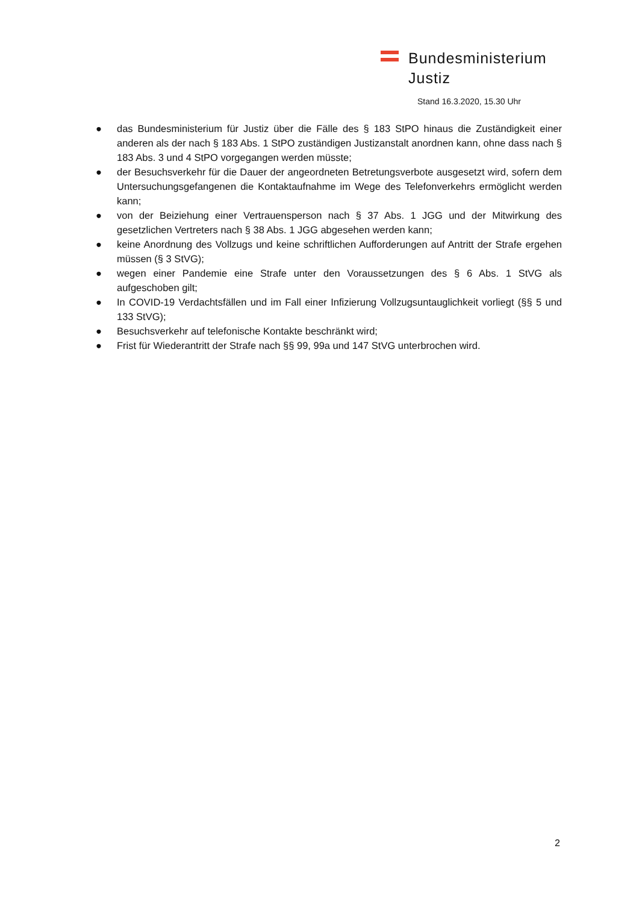Bundesministerium
Justiz
Stand 16.3.2020, 15.30 Uhr
● das Bundesministerium für Justiz über die Fälle des § 183 StPO hinaus die Zuständigkeit einer anderen als der nach § 183 Abs. 1 StPO zuständigen Justizanstalt anordnen kann, ohne dass nach § 183 Abs. 3 und 4 StPO vorgegangen werden müsste;
● der Besuchsverkehr für die Dauer der angeordneten Betretungsverbote ausgesetzt wird, sofern dem Untersuchungsgefangenen die Kontaktaufnahme im Wege des Telefonverkehrs ermöglicht werden kann;
● von der Beiziehung einer Vertrauensperson nach § 37 Abs. 1 JGG und der Mitwirkung des gesetzlichen Vertreters nach § 38 Abs. 1 JGG abgesehen werden kann;
● keine Anordnung des Vollzugs und keine schriftlichen Aufforderungen auf Antritt der Strafe ergehen müssen (§ 3 StVG);
● wegen einer Pandemie eine Strafe unter den Voraussetzungen des § 6 Abs. 1 StVG als aufgeschoben gilt;
● In COVID-19 Verdachtsfällen und im Fall einer Infizierung Vollzugsuntauglichkeit vorliegt (§§ 5 und 133 StVG);
● Besuchsverkehr auf telefonische Kontakte beschränkt wird;
● Frist für Wiederantritt der Strafe nach §§ 99, 99a und 147 StVG unterbrochen wird.
2